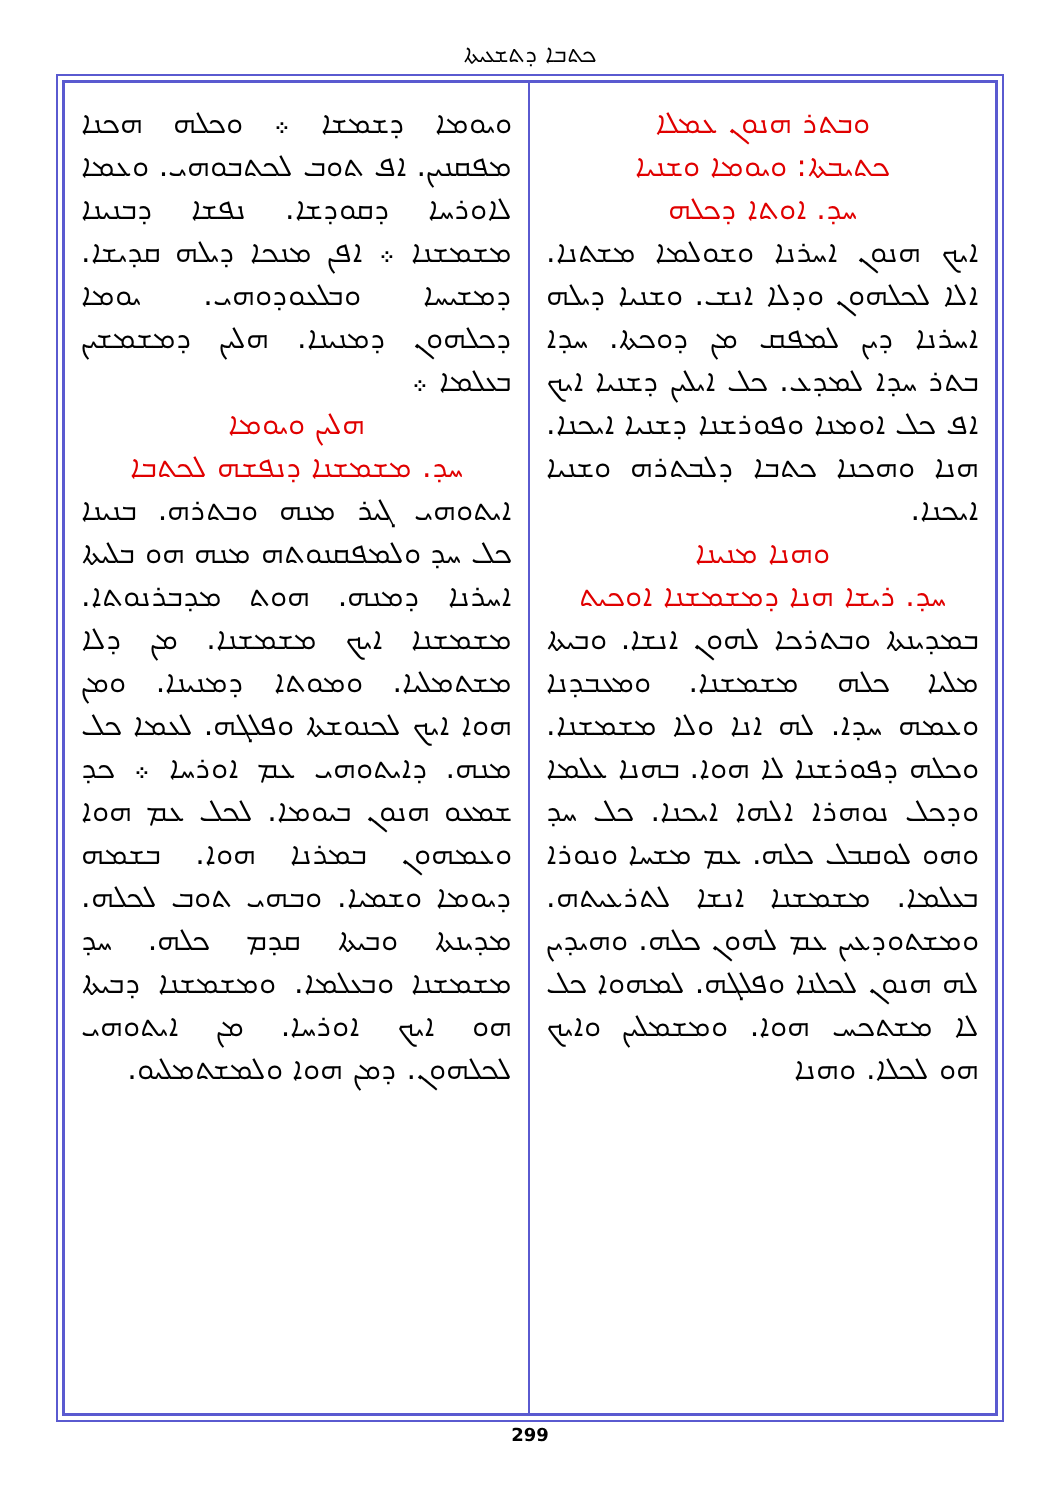ܟܬܒܐ ܕܬܫܥܝܬܐ
ܘܒܬܪ ܗܢܘܢ ܥܡܠܐ
ܟܬܝܒܬܐ: ܘܝܘܡܐ ܘܫܢܝܐ
ܚܕ. ܐܘܬܐ ܕܟܠܗ
ܐܝܟ ܗܢܘܢ ܐܚܪܢܐ ܘܫܘܠܡܐ ܡܫܬܢܐ. ܐܠܐ ܠܟܠܗܘܢ ܘܕܠܐ ܐܢܫ. ܘܫܢܝܐ ܕܝܠܗ ܐܚܪܢܐ ܕܝܢ ܠܡܦܩ ܡܢ ܕܘܟܬܐ. ܚܕܐ ܒܬܪ ܚܕܐ ܠܡܕܥ. ܟܠ ܐܝܠܝܢ ܕܫܢܝܐ ܐܝܟ ܐܦ ܟܠ ܐܘܡܢܐ ܘܦܘܪܫܢܐ ܕܫܢܝܐ ܐܝܟܢܐ. ܗܢܐ ܘܗܟܢܐ ܟܬܒܐ ܕܠܒܬܪܗ ܘܫܢܝܐ ܐܝܟܢܐ.
ܘܗܢܐ ܡܢܝܢܐ
ܚܕ. ܪܝܫܐ ܗܢܐ ܕܡܫܡܫܢܐ ܐܘܟܝܬ
ܒܡܕܝܢܬܐ ܘܒܬܪܟܐ ܠܗܘܢ ܐܢܫܐ. ܘܒܝܬܐ ܡܠܝܐ ܟܠܗ ܡܫܡܫܢܐ. ܘܡܥܒܕܢܐ ܘܥܡܗ ܚܕܐ. ܠܗ ܐܢܐ ܘܠܐ ܡܫܡܫܢܐ. ܘܟܠܗ ܕܦܘܪܫܢܐ ܠܐ ܗܘܐ. ܒܗܢܐ ܥܠܡܐ ܘܕܟܠ ܢܘܗܪܐ ܐܠܗܐ ܐܝܟܢܐ. ܟܠ ܚܕ ܘܗܘ ܠܘܩܒܠ ܟܠܗ. ܥܡ ܡܫܚܐ ܘܢܘܪܐ ܒܥܠܡܐ. ܡܫܡܫܢܐ ܐܢܫܐ ܠܬܪܥܝܬܗ. ܘܡܫܬܘܕܥܝܢ ܥܡ ܠܗܘܢ ܟܠܗ. ܘܗܝܕܝܢ ܠܗ ܗܢܘܢ ܠܟܠܢܐ ܘܦܠܓܗ. ܠܡܗܘܐ ܟܠ ܠܐ ܡܫܬܟܚ ܗܘܐ. ܘܡܫܡܠܝܢ ܘܐܝܟ ܗܘ ܠܟܠܐ. ܘܗܢܐ
ܘܝܘܡܐ ܕܫܡܫܐ ܀ ܘܟܠܗ ܗܟܢܐ ܡܦܩܢܝܢ. ܐܦ ܬܘܒ ܠܟܬܒܘܗܝ. ܘܥܡܐ ܠܐܘܪܚܐ ܕܩܘܕܫܐ. ܢܦܫܐ ܕܒܢܝܢܐ ܡܫܡܫܢܐ ܀ ܐܦܢ ܡܢܟܐ ܕܝܠܗ ܩܕܝܫܐ. ܕܡܫܝܚܐ ܘܒܠܥܘܕܘܗܝ. ܝܘܡܐ ܕܟܠܗܘܢ ܕܡܢܝܢܐ. ܗܠܝܢ ܕܡܫܡܫܝܢ ܒܥܠܡܐ ܀
ܗܠܝܢ ܘܝܘܡܐ
ܚܕ. ܡܫܡܫܢܐ ܕܢܦܫܗ ܠܟܬܒܐ
ܐܝܬܘܗܝ ܓܝܪ ܡܢܗ ܘܒܬܪܗ. ܒܢܝܢܐ ܟܠ ܚܕ ܘܠܡܦܩܢܘܬܗ ܡܢܗ ܗܘ ܒܠܝܬܐ ܐܚܪܢܐ ܕܡܢܗ. ܗܘܬ ܡܕܒܪܢܘܬܐ. ܡܫܡܫܢܐ ܐܝܟ ܡܫܡܫܢܐ. ܡܢ ܕܠܐ ܡܫܬܡܠܝܐ. ܘܡܘܬܐ ܕܡܢܝܢܐ. ܘܡܢ ܗܘܐ ܐܝܟ ܠܟܢܘܫܬܐ ܘܦܠܓܗ. ܠܥܡܐ ܟܠ ܡܢܗ. ܕܐܝܬܘܗܝ ܥܡ ܐܘܪܚܐ ܀ ܟܕ ܫܡܥܘ ܗܢܘܢ ܒܝܘܡܐ. ܠܟܠ ܥܡ ܗܘܐ ܘܥܡܗܘܢ ܒܡܪܢܐ ܗܘܐ. ܒܫܡܗ ܕܝܘܡܐ ܘܫܡܝܐ. ܘܒܗܝ ܬܘܒ ܠܟܠܗ. ܡܕܝܢܬܐ ܘܒܝܬܐ ܩܕܡ ܟܠܗ. ܚܕ ܡܫܡܫܢܐ ܘܒܥܠܡܐ. ܘܡܫܡܫܢܐ ܕܒܝܬܐ ܗܘ ܐܝܟ ܐܘܪܚܐ. ܡܢ ܐܝܬܘܗܝ ܠܟܠܗܘܢ. ܕܡܢ ܗܘܐ ܘܠܡܫܬܡܠܝܘ.
299